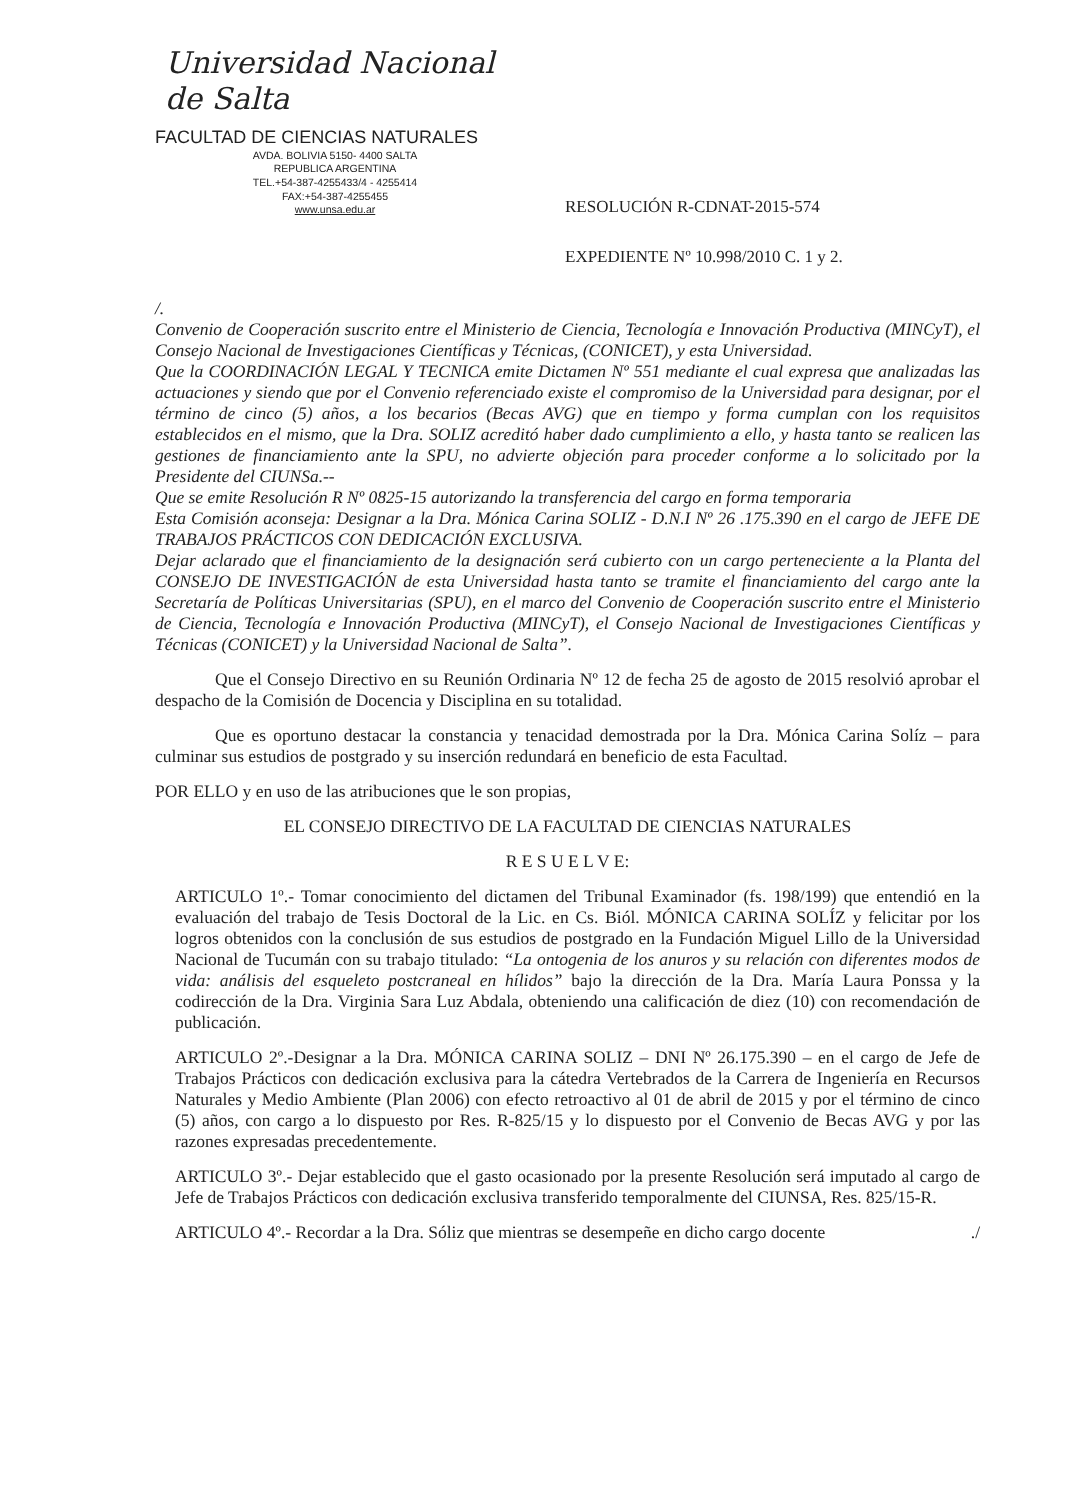Universidad Nacional de Salta
FACULTAD DE CIENCIAS NATURALES
AVDA. BOLIVIA 5150- 4400 SALTA
REPUBLICA ARGENTINA
TEL.+54-387-4255433/4 - 4255414
FAX:+54-387-4255455
www.unsa.edu.ar
RESOLUCIÓN R-CDNAT-2015-574
EXPEDIENTE Nº 10.998/2010 C. 1 y 2.
/.
Convenio de Cooperación suscrito entre el Ministerio de Ciencia, Tecnología e Innovación Productiva (MINCyT), el Consejo Nacional de Investigaciones Científicas y Técnicas, (CONICET), y esta Universidad.
Que la COORDINACIÓN LEGAL Y TECNICA emite Dictamen Nº 551 mediante el cual expresa que analizadas las actuaciones y siendo que por el Convenio referenciado existe el compromiso de la Universidad para designar, por el término de cinco (5) años, a los becarios (Becas AVG) que en tiempo y forma cumplan con los requisitos establecidos en el mismo, que la Dra. SOLIZ acreditó haber dado cumplimiento a ello, y hasta tanto se realicen las gestiones de financiamiento ante la SPU, no advierte objeción para proceder conforme a lo solicitado por la Presidente del CIUNSa.--
Que se emite Resolución R Nº 0825-15 autorizando la transferencia del cargo en forma temporaria
Esta Comisión aconseja: Designar a la Dra. Mónica Carina SOLIZ - D.N.I Nº 26 .175.390 en el cargo de JEFE DE TRABAJOS PRÁCTICOS CON DEDICACIÓN EXCLUSIVA.
Dejar aclarado que el financiamiento de la designación será cubierto con un cargo perteneciente a la Planta del CONSEJO DE INVESTIGACIÓN de esta Universidad hasta tanto se tramite el financiamiento del cargo ante la Secretaría de Políticas Universitarias (SPU), en el marco del Convenio de Cooperación suscrito entre el Ministerio de Ciencia, Tecnología e Innovación Productiva (MINCyT), el Consejo Nacional de Investigaciones Científicas y Técnicas (CONICET) y la Universidad Nacional de Salta”.
Que el Consejo Directivo en su Reunión Ordinaria Nº 12 de fecha 25 de agosto de 2015 resolvió aprobar el despacho de la Comisión de Docencia y Disciplina en su totalidad.
Que es oportuno destacar la constancia y tenacidad demostrada por la Dra. Mónica Carina Solíz – para culminar sus estudios de postgrado y su inserción redundará en beneficio de esta Facultad.
POR ELLO y en uso de las atribuciones que le son propias,
EL CONSEJO DIRECTIVO DE LA FACULTAD DE CIENCIAS NATURALES
R E S U E L V E:
ARTICULO 1º.- Tomar conocimiento del dictamen del Tribunal Examinador (fs. 198/199) que entendió en la evaluación del trabajo de Tesis Doctoral de la Lic. en Cs. Biól. MÓNICA CARINA SOLÍZ y felicitar por los logros obtenidos con la conclusión de sus estudios de postgrado en la Fundación Miguel Lillo de la Universidad Nacional de Tucumán con su trabajo titulado: “La ontogenia de los anuros y su relación con diferentes modos de vida: análisis del esqueleto postcraneal en hílidos” bajo la dirección de la Dra. María Laura Ponssa y la codirección de la Dra. Virginia Sara Luz Abdala, obteniendo una calificación de diez (10) con recomendación de publicación.
ARTICULO 2º.-Designar a la Dra. MÓNICA CARINA SOLIZ – DNI Nº 26.175.390 – en el cargo de Jefe de Trabajos Prácticos con dedicación exclusiva para la cátedra Vertebrados de la Carrera de Ingeniería en Recursos Naturales y Medio Ambiente (Plan 2006) con efecto retroactivo al 01 de abril de 2015 y por el término de cinco (5) años, con cargo a lo dispuesto por Res. R-825/15 y lo dispuesto por el Convenio de Becas AVG y por las razones expresadas precedentemente.
ARTICULO 3º.- Dejar establecido que el gasto ocasionado por la presente Resolución será imputado al cargo de Jefe de Trabajos Prácticos con dedicación exclusiva transferido temporalmente del CIUNSA, Res. 825/15-R.
ARTICULO 4º.- Recordar a la Dra. Sóliz que mientras se desempeñe en dicho cargo docente ./